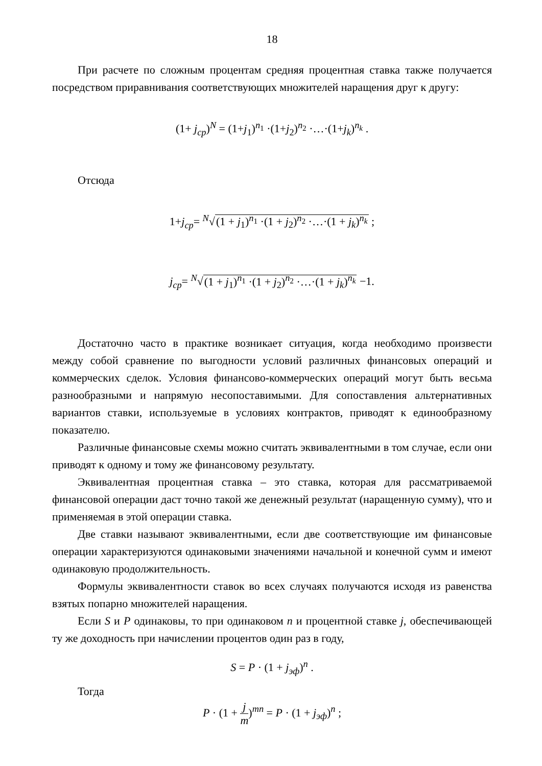18
При расчете по сложным процентам средняя процентная ставка также получается посредством приравнивания соответствующих множителей наращения друг к другу:
(1+ j<sub>ср</sub>)<sup>N</sup> = (1+j<sub>1</sub>)<sup>n<sub>1</sub></sup> ·(1+j<sub>2</sub>)<sup>n<sub>2</sub></sup> ·…·(1+j<sub>k</sub>)<sup>n<sub>k</sub></sup> .
Отсюда
1+j<sub>ср</sub>= <sup>N</sup>√(1 + j<sub>1</sub>)<sup>n<sub>1</sub></sup> ·(1 + j<sub>2</sub>)<sup>n<sub>2</sub></sup> ·…·(1 + j<sub>k</sub>)<sup>n<sub>k</sub></sup> ;
j<sub>ср</sub>= <sup>N</sup>√(1 + j<sub>1</sub>)<sup>n<sub>1</sub></sup> ·(1 + j<sub>2</sub>)<sup>n<sub>2</sub></sup> ·…·(1 + j<sub>k</sub>)<sup>n<sub>k</sub></sup> −1.
Достаточно часто в практике возникает ситуация, когда необходимо произвести между собой сравнение по выгодности условий различных финансовых операций и коммерческих сделок. Условия финансово-коммерческих операций могут быть весьма разнообразными и напрямую несопоставимыми. Для сопоставления альтернативных вариантов ставки, используемые в условиях контрактов, приводят к единообразному показателю.
Различные финансовые схемы можно считать эквивалентными в том случае, если они приводят к одному и тому же финансовому результату.
Эквивалентная процентная ставка – это ставка, которая для рассматриваемой финансовой операции даст точно такой же денежный результат (наращенную сумму), что и применяемая в этой операции ставка.
Две ставки называют эквивалентными, если две соответствующие им финансовые операции характеризуются одинаковыми значениями начальной и конечной сумм и имеют одинаковую продолжительность.
Формулы эквивалентности ставок во всех случаях получаются исходя из равенства взятых попарно множителей наращения.
Если S и P одинаковы, то при одинаковом n и процентной ставке j, обеспечивающей ту же доходность при начислении процентов один раз в году,
S = P · (1 + j<sub>эф</sub>)<sup>n</sup> .
Тогда
P · (1 + j m)<sup>mn</sup> = P · (1 + j<sub>эф</sub>)<sup>n</sup> ;